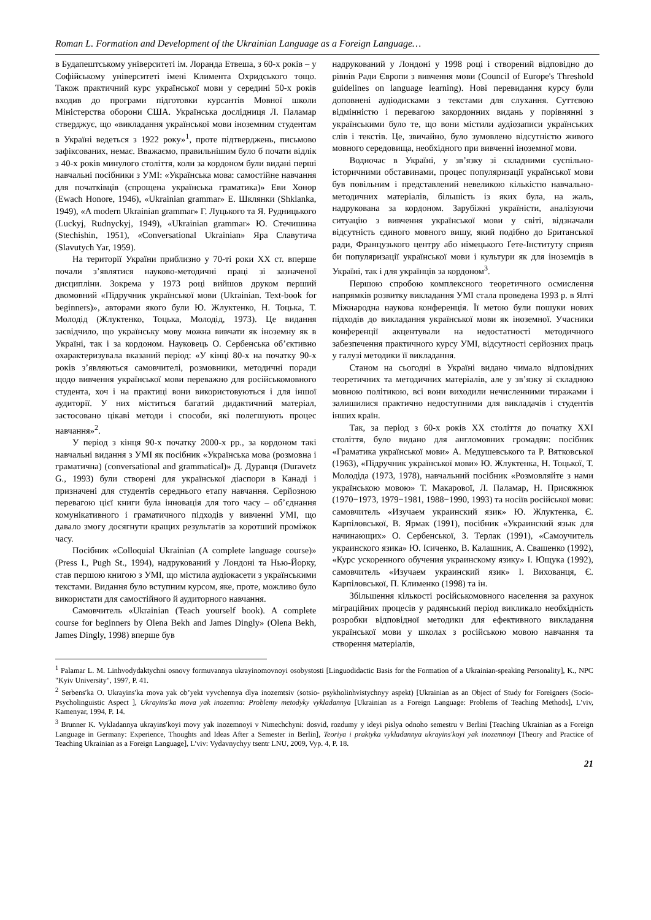Roman L. Formation and Development of the Ukrainian Language as a Foreign Language…
в Будапештському університеті ім. Лоранда Етвеша, з 60-х років – у Софійському університеті імені Климента Охридського тощо. Також практичний курс української мови у середині 50-х років входив до програми підготовки курсантів Мовної школи Міністерства оборони США. Українська дослідниця Л. Паламар стверджує, що «викладання української мови іноземним студентам в Україні ведеться з 1922 року»<sup>1</sup>, проте підтверджень, письмово зафіксованих, немає. Вважаємо, правильнішим було б почати відлік з 40-х років минулого століття, коли за кордоном були видані перші навчальні посібники з УМІ: «Українська мова: самостійне навчання для початківців (спрощена українська граматика)» Еви Хонор (Ewach Honore, 1946), «Ukrainian grammar» Е. Шклянки (Shklanka, 1949), «A modern Ukrainian grammar» Г. Луцького та Я. Рудницького (Luckyj, Rudnyckyj, 1949), «Ukrainian grammar» Ю. Стечишина (Stechishin, 1951), «Conversational Ukrainian» Яра Славутича (Slavutych Yar, 1959).
На території України приблизно у 70-ті роки ХХ ст. вперше почали з’являтися науково-методичні праці зі зазначеної дисципліни. Зокрема у 1973 році вийшов друком перший двомовний «Підручник української мови (Ukrainian. Text-book for beginners)», авторами якого були Ю. Жлуктенко, Н. Тоцька, Т. Молодід (Жлуктенко, Тоцька, Молодід, 1973). Це видання засвідчило, що українську мову можна вивчати як іноземну як в Україні, так і за кордоном. Науковець О. Сербенська об’єктивно охарактеризувала вказаний період: «У кінці 80-х на початку 90-х років з’являються самовчителі, розмовники, методичні поради щодо вивчення української мови переважно для російськомовного студента, хоч і на практиці вони використовуються і для іншої аудиторії. У них міститься багатий дидактичний матеріал, застосовано цікаві методи і способи, які полегшують процес навчання»<sup>2</sup>.
У період з кінця 90-х початку 2000-х рр., за кордоном такі навчальні видання з УМІ як посібник «Українська мова (розмовна і граматична) (conversational and grammatical)» Д. Дуравця (Duravetz G., 1993) були створені для української діаспори в Канаді і призначені для студентів середнього етапу навчання. Серйозною перевагою цієї книги була інновація для того часу – об’єднання комунікативного і граматичного підходів у вивченні УМІ, що давало змогу досягнути кращих результатів за коротший проміжок часу.
Посібник «Colloquial Ukrainian (A complete language course)» (Press I., Pugh St., 1994), надрукований у Лондоні та Нью-Йорку, став першою книгою з УМІ, що містила аудіокасети з українськими текстами. Видання було вступним курсом, яке, проте, можливо було використати для самостійного й аудиторного навчання.
Самовчитель «Ukrainian (Teach yourself book). A complete course for beginners by Olena Bekh and James Dingly» (Olena Bekh, James Dingly, 1998) вперше був
надрукований у Лондоні у 1998 році і створений відповідно до рівнів Ради Європи з вивчення мови (Council of Europe's Threshold guidelines on language learning). Нові перевидання курсу були доповнені аудіодисками з текстами для слухання. Суттєвою відмінністю і перевагою закордонних видань у порівнянні з українськими було те, що вони містили аудіозаписи українських слів і текстів. Це, звичайно, було зумовлено відсутністю живого мовного середовища, необхідного при вивченні іноземної мови.
Водночас в Україні, у зв’язку зі складними суспільно-історичними обставинами, процес популяризації української мови був повільним і представлений невеликою кількістю навчально-методичних матеріалів, більшість із яких була, на жаль, надрукована за кордоном. Зарубіжні україністи, аналізуючи ситуацію з вивчення української мови у світі, відзначали відсутність єдиного мовного вишу, який подібно до Британської ради, Французького центру або німецького Ґете-Інституту сприяв би популяризації української мови і культури як для іноземців в Україні, так і для українців за кордоном<sup>3</sup>.
Першою спробою комплексного теоретичного осмислення напрямків розвитку викладання УМІ стала проведена 1993 р. в Ялті Міжнародна наукова конференція. Її метою були пошуки нових підходів до викладання української мови як іноземної. Учасники конференції акцентували на недостатності методичного забезпечення практичного курсу УМІ, відсутності серйозних праць у галузі методики її викладання.
Станом на сьогодні в Україні видано чимало відповідних теоретичних та методичних матеріалів, але у зв’язку зі складною мовною політикою, всі вони виходили нечисленними тиражами і залишилися практично недоступними для викладачів і студентів інших країн.
Так, за період з 60-х років ХХ століття до початку ХХІ століття, було видано для англомовних громадян: посібник «Граматика української мови» А. Медушевського та Р. Вятковської (1963), «Підручник української мови» Ю. Жлуктенка, Н. Тоцької, Т. Молодіда (1973, 1978), навчальний посібник «Розмовляйте з нами українською мовою» Т. Макарової, Л. Паламар, Н. Присяжнюк (1970−1973, 1979−1981, 1988−1990, 1993) та носіїв російської мови: самовчитель «Изучаем украинский язик» Ю. Жлуктенка, Є. Карпіловської, В. Ярмак (1991), посібник «Украинский язык для начинающих» О. Сербенської, З. Терлак (1991), «Самоучитель украинского язика» Ю. Ісиченко, В. Калашник, А. Свашенко (1992), «Курс ускоренного обучения украинскому язику» І. Ющука (1992), самовчитель «Изучаем украинский язик» І. Вихованця, Є. Карпіловської, П. Клименко (1998) та ін.
Збільшення кількості російськомовного населення за рахунок міграційних процесів у радянський період викликало необхідність розробки відповідної методики для ефективного викладання української мови у школах з російською мовою навчання та створення матеріалів,
<sup>1</sup> Palamar L. M. Linhvodydaktychni osnovy formuvannya ukrayinomovnoyi osobystosti [Linguodidactic Basis for the Formation of a Ukrainian-speaking Personality], K., NPC "Kyiv University", 1997, P. 41.
<sup>2</sup> Serbens′ka O. Ukrayins′ka mova yak ob’yekt vyvchennya dlya inozemtsiv (sotsio- psykholinhvistychnyy aspekt) [Ukrainian as an Object of Study for Foreigners (Socio-Psycholinguistic Aspect ], Ukrayins'ka mova yak inozemna: Problemy metodyky vykladannya [Ukrainian as a Foreign Language: Problems of Teaching Methods], L′viv, Kamenyar, 1994, P. 14.
<sup>3</sup> Brunner K. Vykladannya ukrayins′koyi movy yak inozemnoyi v Nimechchyni: dosvid, rozdumy y ideyi pislya odnoho semestru v Berlini [Teaching Ukrainian as a Foreign Language in Germany: Experience, Thoughts and Ideas After a Semester in Berlin], Teoriya i praktyka vykladannya ukrayins'koyi yak inozemnoyi [Theory and Practice of Teaching Ukrainian as a Foreign Language], L′viv: Vydavnychyy tsentr LNU, 2009, Vyp. 4, P. 18.
21